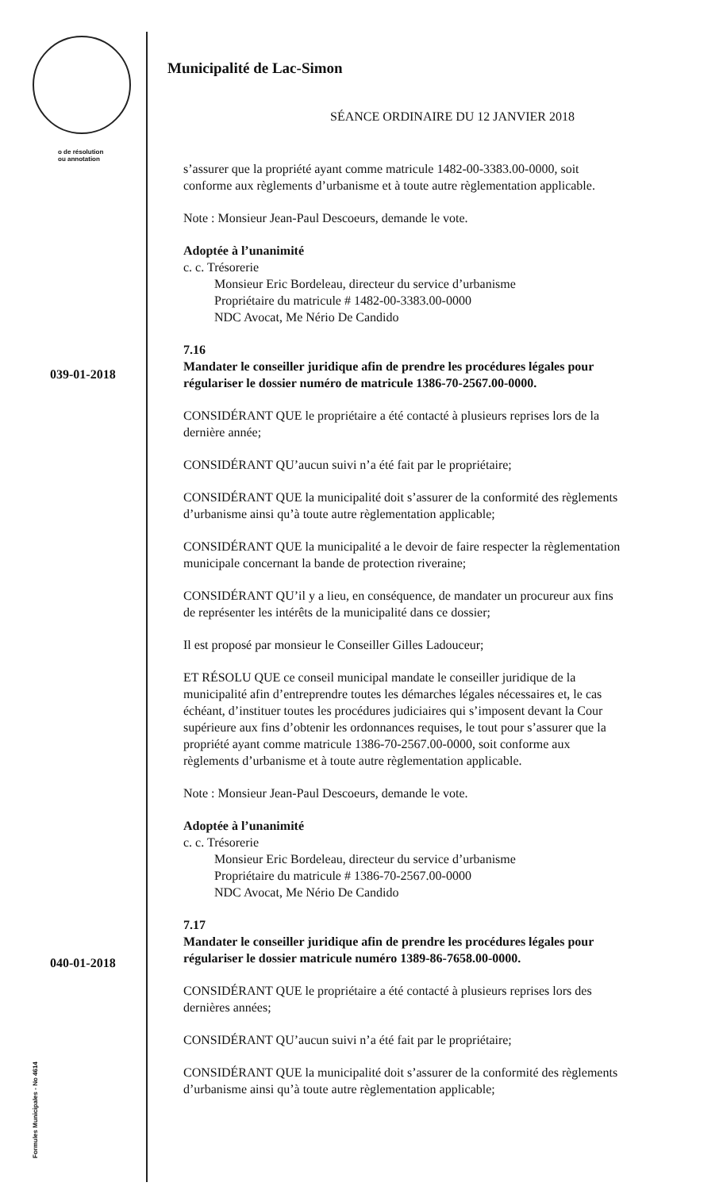o de résolution
ou annotation
039-01-2018
040-01-2018
Formules Municipales - No 4614
Municipalité de Lac-Simon
SÉANCE ORDINAIRE DU 12 JANVIER 2018
s’assurer que la propriété ayant comme matricule 1482-00-3383.00-0000, soit conforme aux règlements d’urbanisme et à toute autre règlementation applicable.
Note : Monsieur Jean-Paul Descoeurs, demande le vote.
Adoptée à l’unanimité
c. c. Trésorerie
Monsieur Eric Bordeleau, directeur du service d’urbanisme
Propriétaire du matricule # 1482-00-3383.00-0000
NDC Avocat, Me Nério De Candido
7.16
Mandater le conseiller juridique afin de prendre les procédures légales pour régulariser le dossier numéro de matricule 1386-70-2567.00-0000.
CONSIDÉRANT QUE le propriétaire a été contacté à plusieurs reprises lors de la dernière année;
CONSIDÉRANT QU’aucun suivi n’a été fait par le propriétaire;
CONSIDÉRANT QUE la municipalité doit s’assurer de la conformité des règlements d’urbanisme ainsi qu’à toute autre règlementation applicable;
CONSIDÉRANT QUE la municipalité a le devoir de faire respecter la règlementation municipale concernant la bande de protection riveraine;
CONSIDÉRANT QU’il y a lieu, en conséquence, de mandater un procureur aux fins de représenter les intérêts de la municipalité dans ce dossier;
Il est proposé par monsieur le Conseiller Gilles Ladouceur;
ET RÉSOLU QUE ce conseil municipal mandate le conseiller juridique de la municipalité afin d’entreprendre toutes les démarches légales nécessaires et, le cas échéant, d’instituer toutes les procédures judiciaires qui s’imposent devant la Cour supérieure aux fins d’obtenir les ordonnances requises, le tout pour s’assurer que la propriété ayant comme matricule 1386-70-2567.00-0000, soit conforme aux règlements d’urbanisme et à toute autre règlementation applicable.
Note : Monsieur Jean-Paul Descoeurs, demande le vote.
Adoptée à l’unanimité
c. c. Trésorerie
Monsieur Eric Bordeleau, directeur du service d’urbanisme
Propriétaire du matricule # 1386-70-2567.00-0000
NDC Avocat, Me Nério De Candido
7.17
Mandater le conseiller juridique afin de prendre les procédures légales pour régulariser le dossier matricule numéro 1389-86-7658.00-0000.
CONSIDÉRANT QUE le propriétaire a été contacté à plusieurs reprises lors des dernières années;
CONSIDÉRANT QU’aucun suivi n’a été fait par le propriétaire;
CONSIDÉRANT QUE la municipalité doit s’assurer de la conformité des règlements d’urbanisme ainsi qu’à toute autre règlementation applicable;